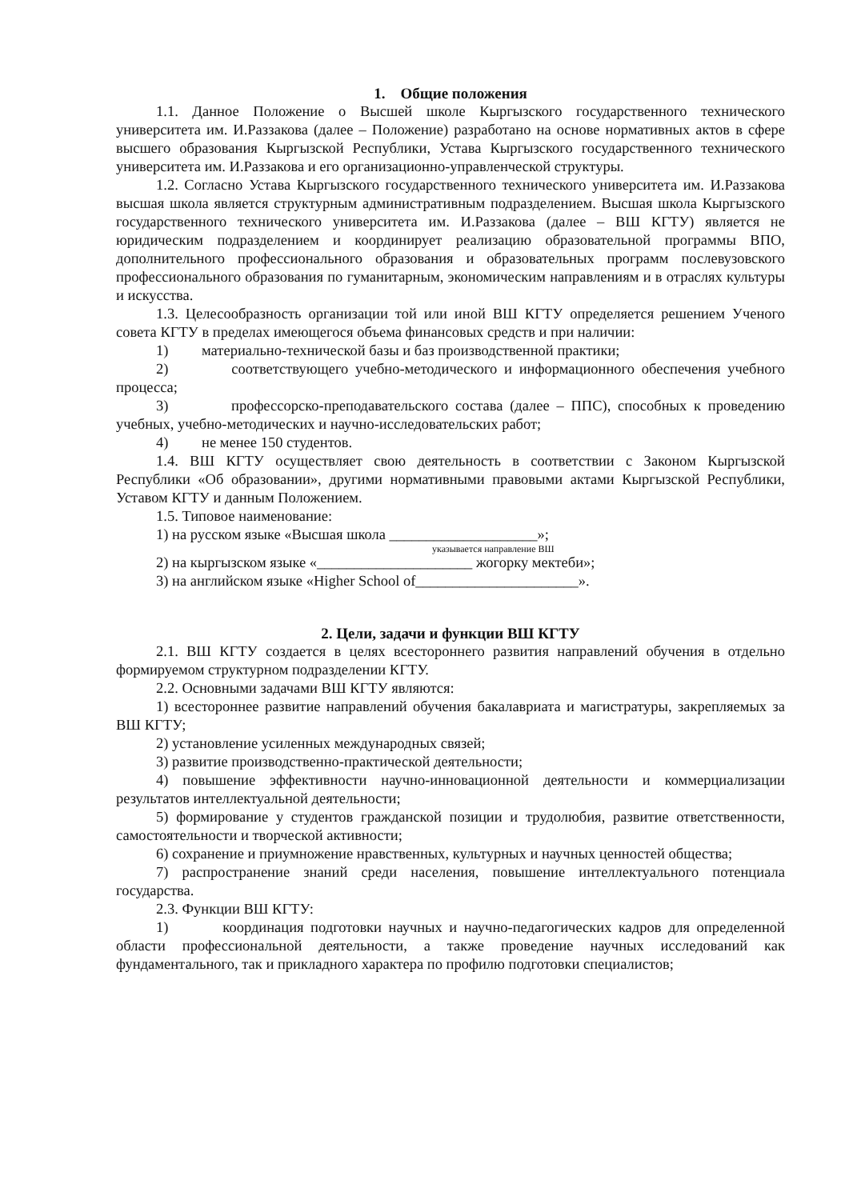1. Общие положения
1.1. Данное Положение о Высшей школе Кыргызского государственного технического университета им. И.Раззакова (далее – Положение) разработано на основе нормативных актов в сфере высшего образования Кыргызской Республики, Устава Кыргызского государственного технического университета им. И.Раззакова и его организационно-управленческой структуры.
1.2. Согласно Устава Кыргызского государственного технического университета им. И.Раззакова высшая школа является структурным административным подразделением. Высшая школа Кыргызского государственного технического университета им. И.Раззакова (далее – ВШ КГТУ) является не юридическим подразделением и координирует реализацию образовательной программы ВПО, дополнительного профессионального образования и образовательных программ послевузовского профессионального образования по гуманитарным, экономическим направлениям и в отраслях культуры и искусства.
1.3. Целесообразность организации той или иной ВШ КГТУ определяется решением Ученого совета КГТУ в пределах имеющегося объема финансовых средств и при наличии:
1) материально-технической базы и баз производственной практики;
2) соответствующего учебно-методического и информационного обеспечения учебного процесса;
3) профессорско-преподавательского состава (далее – ППС), способных к проведению учебных, учебно-методических и научно-исследовательских работ;
4) не менее 150 студентов.
1.4. ВШ КГТУ осуществляет свою деятельность в соответствии с Законом Кыргызской Республики «Об образовании», другими нормативными правовыми актами Кыргызской Республики, Уставом КГТУ и данным Положением.
1.5. Типовое наименование:
1) на русском языке «Высшая школа ____________________»;
указывается направление ВШ
2) на кыргызском языке «_____________________ жогорку мектеби»;
3) на английском языке «Higher School of______________________».
2. Цели, задачи и функции ВШ КГТУ
2.1. ВШ КГТУ создается в целях всестороннего развития направлений обучения в отдельно формируемом структурном подразделении КГТУ.
2.2. Основными задачами ВШ КГТУ являются:
1) всестороннее развитие направлений обучения бакалавриата и магистратуры, закрепляемых за ВШ КГТУ;
2) установление усиленных международных связей;
3) развитие производственно-практической деятельности;
4) повышение эффективности научно-инновационной деятельности и коммерциализации результатов интеллектуальной деятельности;
5) формирование у студентов гражданской позиции и трудолюбия, развитие ответственности, самостоятельности и творческой активности;
6) сохранение и приумножение нравственных, культурных и научных ценностей общества;
7) распространение знаний среди населения, повышение интеллектуального потенциала государства.
2.3. Функции ВШ КГТУ:
1) координация подготовки научных и научно-педагогических кадров для определенной области профессиональной деятельности, а также проведение научных исследований как фундаментального, так и прикладного характера по профилю подготовки специалистов;